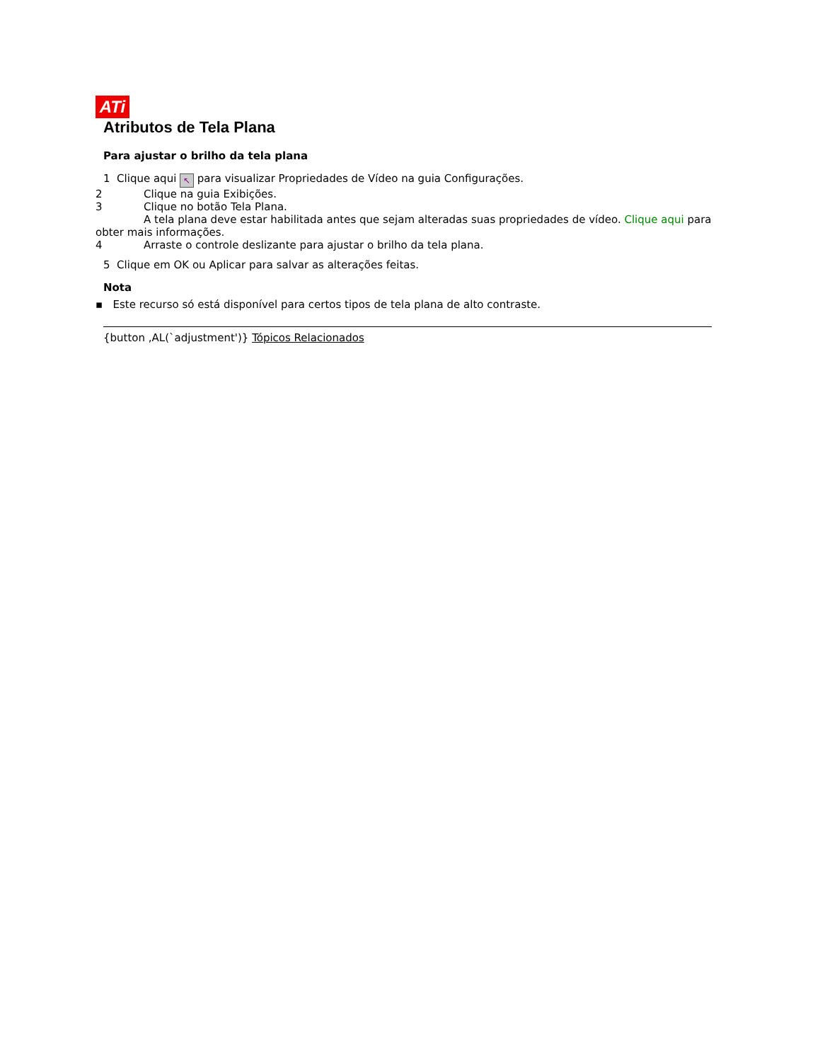ATi
Atributos de Tela Plana
Para ajustar o brilho da tela plana
1 Clique aqui ↖ para visualizar Propriedades de Vídeo na guia Configurações.
2 Clique na guia Exibições.
3 Clique no botão Tela Plana.
A tela plana deve estar habilitada antes que sejam alteradas suas propriedades de vídeo. Clique aqui para obter mais informações.
4 Arraste o controle deslizante para ajustar o brilho da tela plana.
5 Clique em OK ou Aplicar para salvar as alterações feitas.
Nota
▪ Este recurso só está disponível para certos tipos de tela plana de alto contraste.
{button ,AL(`adjustment')} Tópicos Relacionados